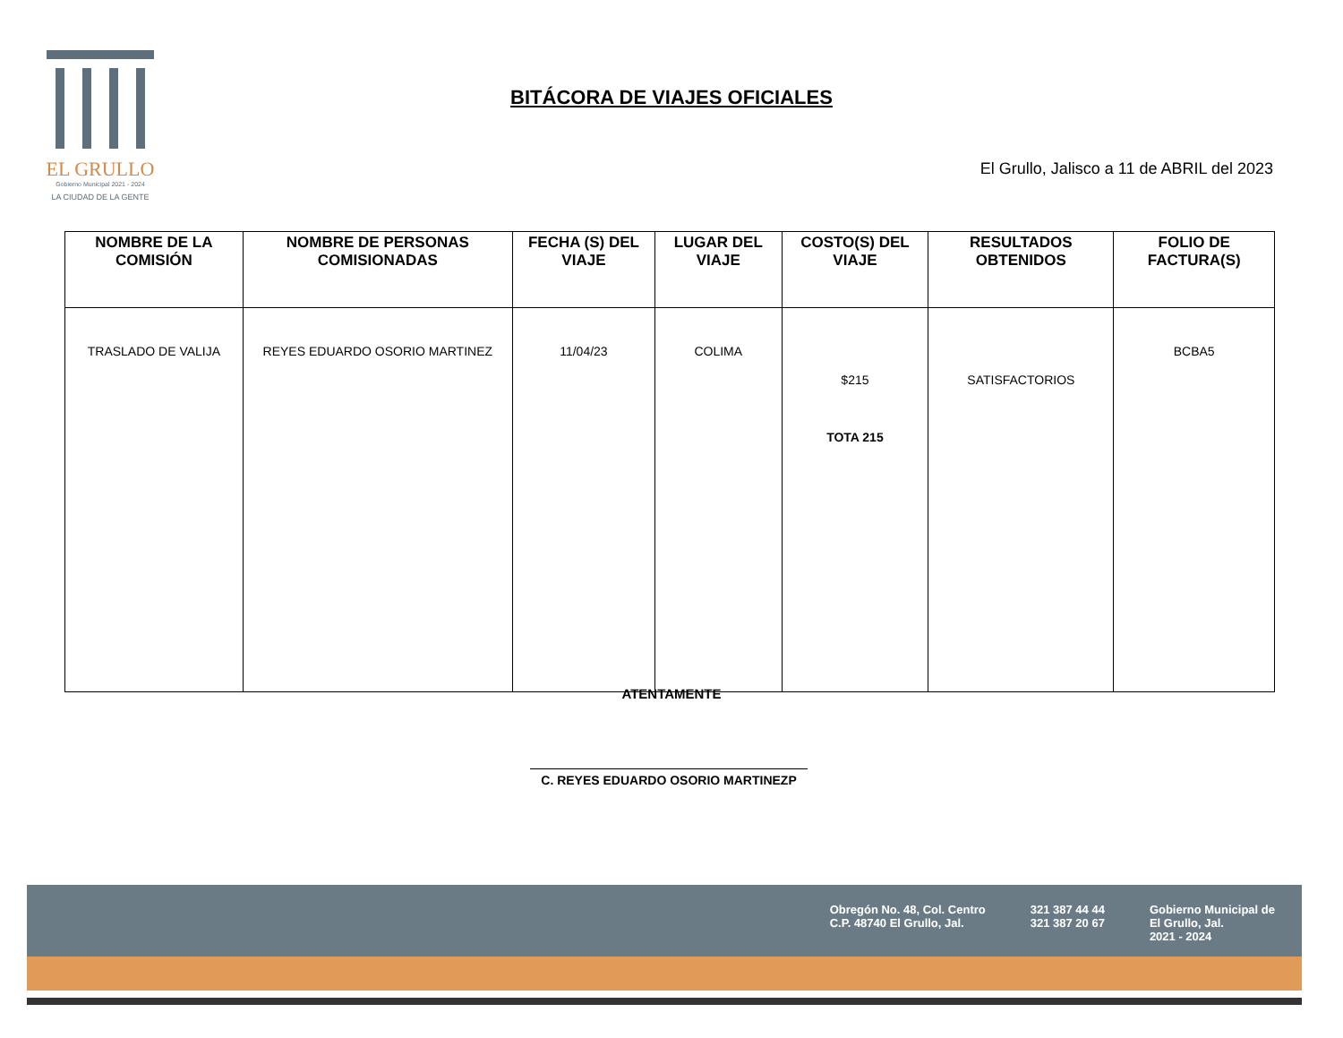EL GRULLO
Gobierno Municipal 2021 - 2024
LA CIUDAD DE LA GENTE
BITÁCORA DE VIAJES OFICIALES
El Grullo, Jalisco a 11 de ABRIL del 2023
| NOMBRE DE LA COMISIÓN | NOMBRE DE PERSONAS COMISIONADAS | FECHA (S) DEL VIAJE | LUGAR DEL VIAJE | COSTO(S) DEL VIAJE | RESULTADOS OBTENIDOS | FOLIO DE FACTURA(S) |
| --- | --- | --- | --- | --- | --- | --- |
| TRASLADO DE VALIJA | REYES EDUARDO OSORIO MARTINEZ | 11/04/23 | COLIMA | $215 TOTA 215 | SATISFACTORIOS | BCBA5 |
ATENTAMENTE
C. REYES EDUARDO OSORIO MARTINEZP
Obregón No. 48, Col. Centro
C.P. 48740 El Grullo, Jal.
321 387 44 44
321 387 20 67
Gobierno Municipal de
El Grullo, Jal.
2021 - 2024